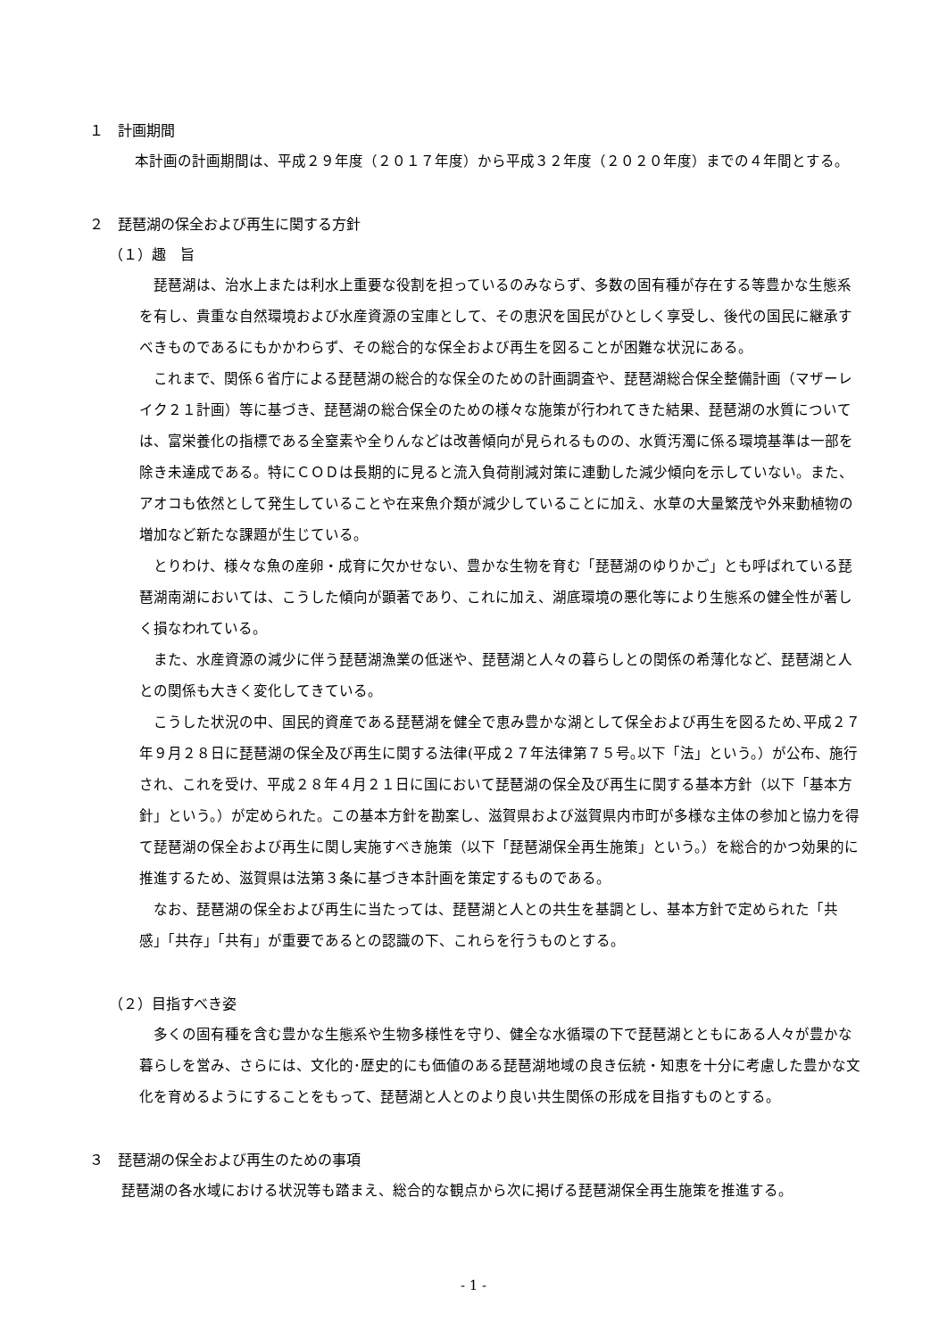１　計画期間
本計画の計画期間は、平成２９年度（２０１７年度）から平成３２年度（２０２０年度）までの４年間とする。
２　琵琶湖の保全および再生に関する方針
（１）趣　旨
琵琶湖は、治水上または利水上重要な役割を担っているのみならず、多数の固有種が存在する等豊かな生態系を有し、貴重な自然環境および水産資源の宝庫として、その恵沢を国民がひとしく享受し、後代の国民に継承すべきものであるにもかかわらず、その総合的な保全および再生を図ることが困難な状況にある。
これまで、関係６省庁による琵琶湖の総合的な保全のための計画調査や、琵琶湖総合保全整備計画（マザーレイク２１計画）等に基づき、琵琶湖の総合保全のための様々な施策が行われてきた結果、琵琶湖の水質については、富栄養化の指標である全窒素や全りんなどは改善傾向が見られるものの、水質汚濁に係る環境基準は一部を除き未達成である。特にＣＯＤは長期的に見ると流入負荷削減対策に連動した減少傾向を示していない。また、アオコも依然として発生していることや在来魚介類が減少していることに加え、水草の大量繁茂や外来動植物の増加など新たな課題が生じている。
とりわけ、様々な魚の産卵・成育に欠かせない、豊かな生物を育む「琵琶湖のゆりかご」とも呼ばれている琵琶湖南湖においては、こうした傾向が顕著であり、これに加え、湖底環境の悪化等により生態系の健全性が著しく損なわれている。
また、水産資源の減少に伴う琵琶湖漁業の低迷や、琵琶湖と人々の暮らしとの関係の希薄化など、琵琶湖と人との関係も大きく変化してきている。
こうした状況の中、国民的資産である琵琶湖を健全で恵み豊かな湖として保全および再生を図るため､平成２７年９月２８日に琵琶湖の保全及び再生に関する法律(平成２７年法律第７５号｡以下「法」という。）が公布、施行され、これを受け、平成２８年４月２１日に国において琵琶湖の保全及び再生に関する基本方針（以下「基本方針」という。）が定められた。この基本方針を勘案し、滋賀県および滋賀県内市町が多様な主体の参加と協力を得て琵琶湖の保全および再生に関し実施すべき施策（以下「琵琶湖保全再生施策」という。）を総合的かつ効果的に推進するため、滋賀県は法第３条に基づき本計画を策定するものである。
なお、琵琶湖の保全および再生に当たっては、琵琶湖と人との共生を基調とし、基本方針で定められた「共感」「共存」「共有」が重要であるとの認識の下、これらを行うものとする。
（２）目指すべき姿
多くの固有種を含む豊かな生態系や生物多様性を守り、健全な水循環の下で琵琶湖とともにある人々が豊かな暮らしを営み、さらには、文化的･歴史的にも価値のある琵琶湖地域の良き伝統・知恵を十分に考慮した豊かな文化を育めるようにすることをもって、琵琶湖と人とのより良い共生関係の形成を目指すものとする。
３　琵琶湖の保全および再生のための事項
琵琶湖の各水域における状況等も踏まえ、総合的な観点から次に掲げる琵琶湖保全再生施策を推進する。
- 1 -